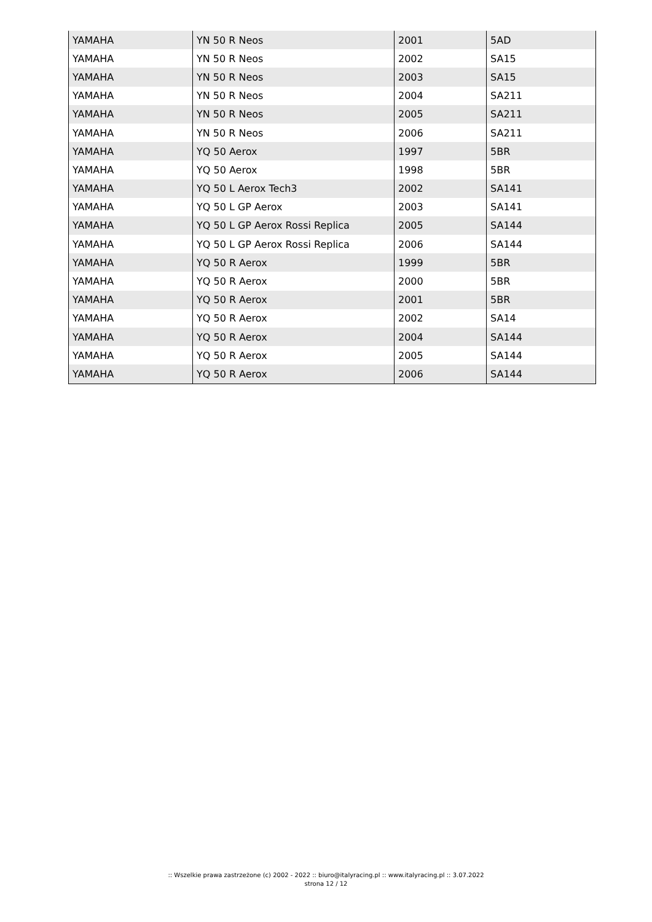| YAMAHA | YN 50 R Neos | 2001 | 5AD |
| YAMAHA | YN 50 R Neos | 2002 | SA15 |
| YAMAHA | YN 50 R Neos | 2003 | SA15 |
| YAMAHA | YN 50 R Neos | 2004 | SA211 |
| YAMAHA | YN 50 R Neos | 2005 | SA211 |
| YAMAHA | YN 50 R Neos | 2006 | SA211 |
| YAMAHA | YQ 50 Aerox | 1997 | 5BR |
| YAMAHA | YQ 50 Aerox | 1998 | 5BR |
| YAMAHA | YQ 50 L Aerox Tech3 | 2002 | SA141 |
| YAMAHA | YQ 50 L GP Aerox | 2003 | SA141 |
| YAMAHA | YQ 50 L GP Aerox Rossi Replica | 2005 | SA144 |
| YAMAHA | YQ 50 L GP Aerox Rossi Replica | 2006 | SA144 |
| YAMAHA | YQ 50 R Aerox | 1999 | 5BR |
| YAMAHA | YQ 50 R Aerox | 2000 | 5BR |
| YAMAHA | YQ 50 R Aerox | 2001 | 5BR |
| YAMAHA | YQ 50 R Aerox | 2002 | SA14 |
| YAMAHA | YQ 50 R Aerox | 2004 | SA144 |
| YAMAHA | YQ 50 R Aerox | 2005 | SA144 |
| YAMAHA | YQ 50 R Aerox | 2006 | SA144 |
:: Wszelkie prawa zastrzeżone (c) 2002 - 2022 :: biuro@italyracing.pl :: www.italyracing.pl :: 3.07.2022
strona 12 / 12